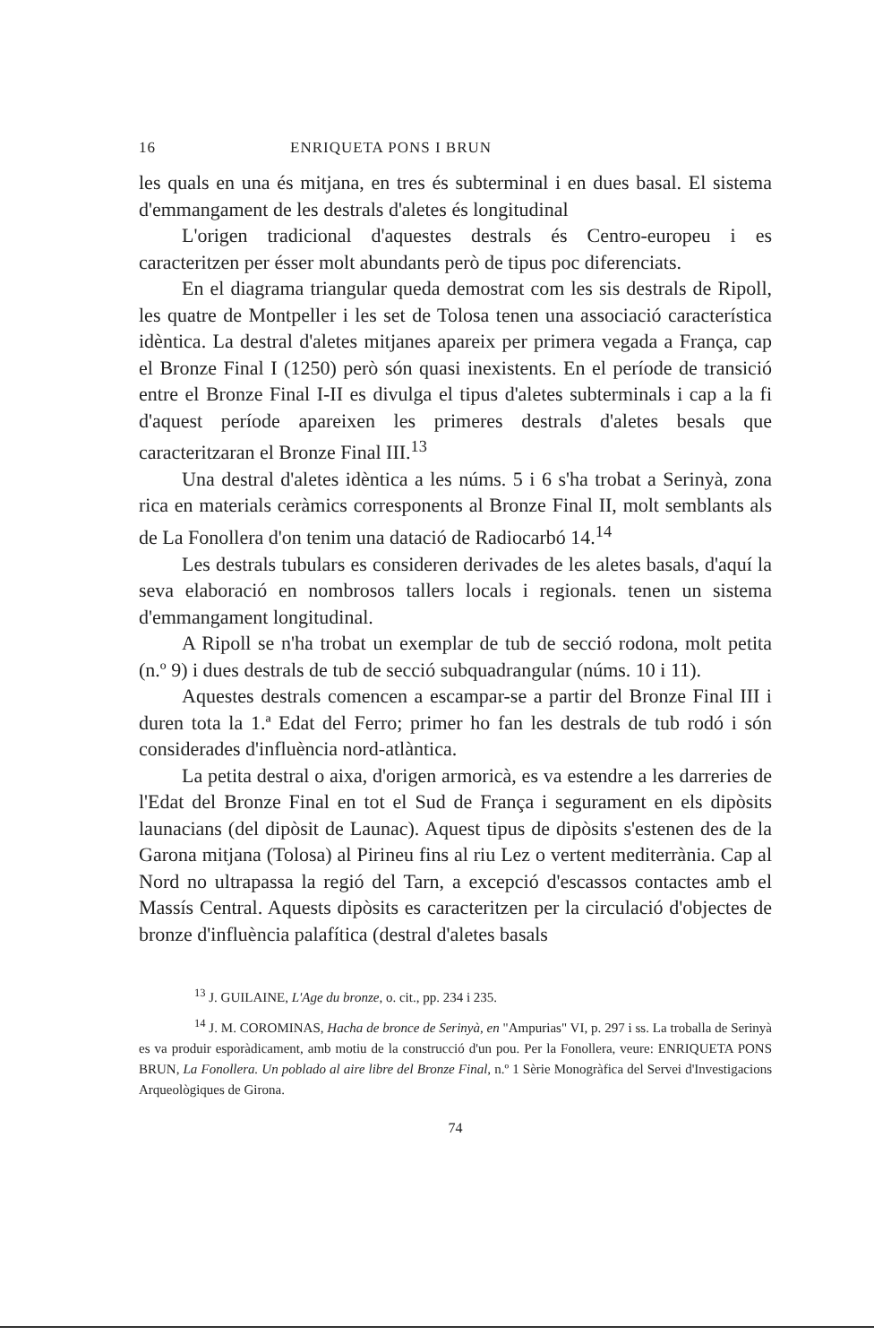16 ENRIQUETA PONS I BRUN
les quals en una és mitjana, en tres és subterminal i en dues basal. El sistema d'emmangament de les destrals d'aletes és longitudinal
L'origen tradicional d'aquestes destrals és Centro-europeu i es caracteritzen per ésser molt abundants però de tipus poc diferenciats.
En el diagrama triangular queda demostrat com les sis destrals de Ripoll, les quatre de Montpeller i les set de Tolosa tenen una associació característica idèntica. La destral d'aletes mitjanes apareix per primera vegada a França, cap el Bronze Final I (1250) però són quasi inexistents. En el període de transició entre el Bronze Final I-II es divulga el tipus d'aletes subterminals i cap a la fi d'aquest període apareixen les primeres destrals d'aletes besals que caracteritzaran el Bronze Final III.<sup>13</sup>
Una destral d'aletes idèntica a les núms. 5 i 6 s'ha trobat a Serinyà, zona rica en materials ceràmics corresponents al Bronze Final II, molt semblants als de La Fonollera d'on tenim una datació de Radiocarbó 14.<sup>14</sup>
Les destrals tubulars es consideren derivades de les aletes basals, d'aquí la seva elaboració en nombrosos tallers locals i regionals. tenen un sistema d'emmangament longitudinal.
A Ripoll se n'ha trobat un exemplar de tub de secció rodona, molt petita (n.º 9) i dues destrals de tub de secció subquadrangular (núms. 10 i 11).
Aquestes destrals comencen a escampar-se a partir del Bronze Final III i duren tota la 1.ª Edat del Ferro; primer ho fan les destrals de tub rodó i són considerades d'influència nord-atlàntica.
La petita destral o aixa, d'origen armoricà, es va estendre a les darreries de l'Edat del Bronze Final en tot el Sud de França i segurament en els dipòsits launacians (del dipòsit de Launac). Aquest tipus de dipòsits s'estenen des de la Garona mitjana (Tolosa) al Pirineu fins al riu Lez o vertent mediterrània. Cap al Nord no ultrapassa la regió del Tarn, a excepció d'escassos contactes amb el Massís Central. Aquests dipòsits es caracteritzen per la circulació d'objectes de bronze d'influència palafítica (destral d'aletes basals
<sup>13</sup> J. GUILAINE, L'Age du bronze, o. cit., pp. 234 i 235.
<sup>14</sup> J. M. COROMINAS, Hacha de bronce de Serinyà, en "Ampurias" VI, p. 297 i ss. La troballa de Serinyà es va produir esporàdicament, amb motiu de la construcció d'un pou. Per la Fonollera, veure: ENRIQUETA PONS BRUN, La Fonollera. Un poblado al aire libre del Bronze Final, n.º 1 Sèrie Monogràfica del Servei d'Investigacions Arqueològiques de Girona.
74